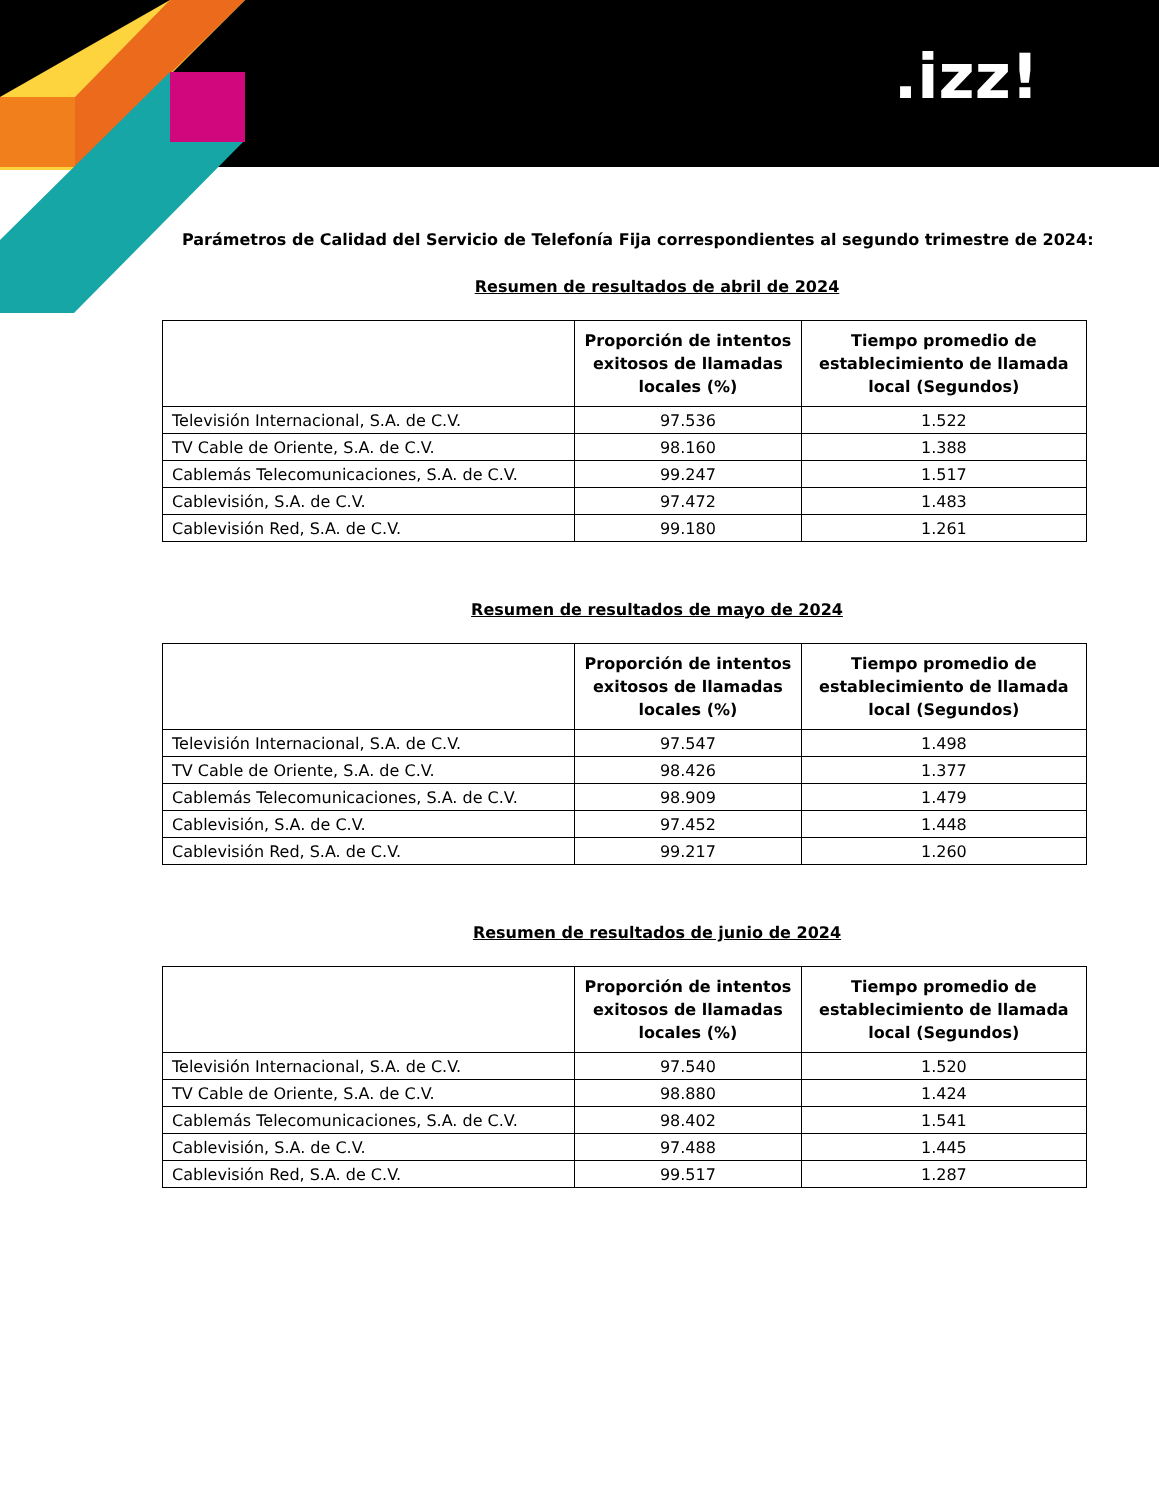.izz!
Parámetros de Calidad del Servicio de Telefonía Fija correspondientes al segundo trimestre de 2024:
Resumen de resultados de abril de 2024
| | Proporción de intentos exitosos de llamadas locales (%) | Tiempo promedio de establecimiento de llamada local (Segundos) |
| --- | --- | --- |
| Televisión Internacional, S.A. de C.V. | 97.536 | 1.522 |
| TV Cable de Oriente, S.A. de C.V. | 98.160 | 1.388 |
| Cablemás Telecomunicaciones, S.A. de C.V. | 99.247 | 1.517 |
| Cablevisión, S.A. de C.V. | 97.472 | 1.483 |
| Cablevisión Red, S.A. de C.V. | 99.180 | 1.261 |
Resumen de resultados de mayo de 2024
| | Proporción de intentos exitosos de llamadas locales (%) | Tiempo promedio de establecimiento de llamada local (Segundos) |
| --- | --- | --- |
| Televisión Internacional, S.A. de C.V. | 97.547 | 1.498 |
| TV Cable de Oriente, S.A. de C.V. | 98.426 | 1.377 |
| Cablemás Telecomunicaciones, S.A. de C.V. | 98.909 | 1.479 |
| Cablevisión, S.A. de C.V. | 97.452 | 1.448 |
| Cablevisión Red, S.A. de C.V. | 99.217 | 1.260 |
Resumen de resultados de junio de 2024
| | Proporción de intentos exitosos de llamadas locales (%) | Tiempo promedio de establecimiento de llamada local (Segundos) |
| --- | --- | --- |
| Televisión Internacional, S.A. de C.V. | 97.540 | 1.520 |
| TV Cable de Oriente, S.A. de C.V. | 98.880 | 1.424 |
| Cablemás Telecomunicaciones, S.A. de C.V. | 98.402 | 1.541 |
| Cablevisión, S.A. de C.V. | 97.488 | 1.445 |
| Cablevisión Red, S.A. de C.V. | 99.517 | 1.287 |